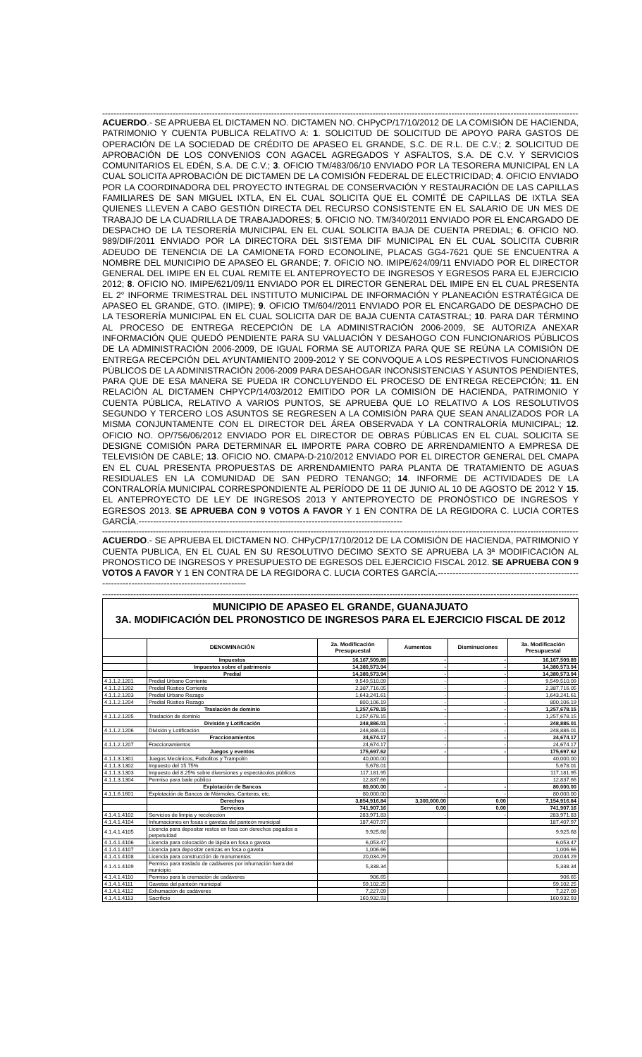------------------------------------------------------------------------------------------------------------------------------------------------------------------------------------------
ACUERDO.- SE APRUEBA EL DICTAMEN NO. DICTAMEN NO. CHPyCP/17/10/2012 DE LA COMISIÓN DE HACIENDA, PATRIMONIO Y CUENTA PUBLICA RELATIVO A: 1. SOLICITUD DE SOLICITUD DE APOYO PARA GASTOS DE OPERACIÓN DE LA SOCIEDAD DE CRÉDITO DE APASEO EL GRANDE, S.C. DE R.L. DE C.V.; 2. SOLICITUD DE APROBACIÓN DE LOS CONVENIOS CON AGACEL AGREGADOS Y ASFALTOS, S.A. DE C.V. Y SERVICIOS COMUNITARIOS EL EDÉN, S.A. DE C.V.; 3. OFICIO TM/483/06/10 ENVIADO POR LA TESORERA MUNICIPAL EN LA CUAL SOLICITA APROBACIÓN DE DICTAMEN DE LA COMISIÓN FEDERAL DE ELECTRICIDAD; 4. OFICIO ENVIADO POR LA COORDINADORA DEL PROYECTO INTEGRAL DE CONSERVACIÓN Y RESTAURACIÓN DE LAS CAPILLAS FAMILIARES DE SAN MIGUEL IXTLA, EN EL CUAL SOLICITA QUE EL COMITÉ DE CAPILLAS DE IXTLA SEA QUIENES LLEVEN A CABO GESTIÓN DIRECTA DEL RECURSO CONSISTENTE EN EL SALARIO DE UN MES DE TRABAJO DE LA CUADRILLA DE TRABAJADORES; 5. OFICIO NO. TM/340/2011 ENVIADO POR EL ENCARGADO DE DESPACHO DE LA TESORERÍA MUNICIPAL EN EL CUAL SOLICITA BAJA DE CUENTA PREDIAL; 6. OFICIO NO. 989/DIF/2011 ENVIADO POR LA DIRECTORA DEL SISTEMA DIF MUNICIPAL EN EL CUAL SOLICITA CUBRIR ADEUDO DE TENENCIA DE LA CAMIONETA FORD ECONOLINE, PLACAS GG4-7621 QUE SE ENCUENTRA A NOMBRE DEL MUNICIPIO DE APASEO EL GRANDE; 7. OFICIO NO. IMIPE/624/09/11 ENVIADO POR EL DIRECTOR GENERAL DEL IMIPE EN EL CUAL REMITE EL ANTEPROYECTO DE INGRESOS Y EGRESOS PARA EL EJERCICIO 2012; 8. OFICIO NO. IMIPE/621/09/11 ENVIADO POR EL DIRECTOR GENERAL DEL IMIPE EN EL CUAL PRESENTA EL 2° INFORME TRIMESTRAL DEL INSTITUTO MUNICIPAL DE INFORMACIÓN Y PLANEACIÓN ESTRATÉGICA DE APASEO EL GRANDE, GTO. (IMIPE); 9. OFICIO TM/604//2011 ENVIADO POR EL ENCARGADO DE DESPACHO DE LA TESORERÍA MUNICIPAL EN EL CUAL SOLICITA DAR DE BAJA CUENTA CATASTRAL; 10. PARA DAR TÉRMINO AL PROCESO DE ENTREGA RECEPCIÓN DE LA ADMINISTRACIÓN 2006-2009, SE AUTORIZA ANEXAR INFORMACIÓN QUE QUEDÓ PENDIENTE PARA SU VALUACIÓN Y DESAHOGO CON FUNCIONARIOS PÚBLICOS DE LA ADMINISTRACIÓN 2006-2009, DE IGUAL FORMA SE AUTORIZA PARA QUE SE REÚNA LA COMISIÓN DE ENTREGA RECEPCIÓN DEL AYUNTAMIENTO 2009-2012 Y SE CONVOQUE A LOS RESPECTIVOS FUNCIONARIOS PÚBLICOS DE LA ADMINISTRACIÓN 2006-2009 PARA DESAHOGAR INCONSISTENCIAS Y ASUNTOS PENDIENTES, PARA QUE DE ESA MANERA SE PUEDA IR CONCLUYENDO EL PROCESO DE ENTREGA RECEPCIÓN; 11. EN RELACIÓN AL DICTAMEN CHPYCP/14/03/2012 EMITIDO POR LA COMISIÓN DE HACIENDA, PATRIMONIO Y CUENTA PÚBLICA, RELATIVO A VARIOS PUNTOS, SE APRUEBA QUE LO RELATIVO A LOS RESOLUTIVOS SEGUNDO Y TERCERO LOS ASUNTOS SE REGRESEN A LA COMISIÓN PARA QUE SEAN ANALIZADOS POR LA MISMA CONJUNTAMENTE CON EL DIRECTOR DEL ÁREA OBSERVADA Y LA CONTRALORÍA MUNICIPAL; 12. OFICIO NO. OP/756/06/2012 ENVIADO POR EL DIRECTOR DE OBRAS PÚBLICAS EN EL CUAL SOLICITA SE DESIGNE COMISIÓN PARA DETERMINAR EL IMPORTE PARA COBRO DE ARRENDAMIENTO A EMPRESA DE TELEVISIÓN DE CABLE; 13. OFICIO NO. CMAPA-D-210/2012 ENVIADO POR EL DIRECTOR GENERAL DEL CMAPA EN EL CUAL PRESENTA PROPUESTAS DE ARRENDAMIENTO PARA PLANTA DE TRATAMIENTO DE AGUAS RESIDUALES EN LA COMUNIDAD DE SAN PEDRO TENANGO; 14. INFORME DE ACTIVIDADES DE LA CONTRALORÍA MUNICIPAL CORRESPONDIENTE AL PERÍODO DE 11 DE JUNIO AL 10 DE AGOSTO DE 2012 Y 15. EL ANTEPROYECTO DE LEY DE INGRESOS 2013 Y ANTEPROYECTO DE PRONÓSTICO DE INGRESOS Y EGRESOS 2013. SE APRUEBA CON 9 VOTOS A FAVOR Y 1 EN CONTRA DE LA REGIDORA C. LUCIA CORTES GARCÍA.------------------------------------------------------------------------------------------
------------------------------------------------------------------------------------------------------------------------------------------------------------------------------------------
ACUERDO.- SE APRUEBA EL DICTAMEN NO. CHPyCP/17/10/2012 DE LA COMISIÓN DE HACIENDA, PATRIMONIO Y CUENTA PUBLICA, EN EL CUAL EN SU RESOLUTIVO DECIMO SEXTO SE APRUEBA LA 3ª MODIFICACIÓN AL PRONOSTICO DE INGRESOS Y PRESUPUESTO DE EGRESOS DEL EJERCICIO FISCAL 2012. SE APRUEBA CON 9 VOTOS A FAVOR Y 1 EN CONTRA DE LA REGIDORA C. LUCIA CORTES GARCÍA.-------------------------------------------------------------------------------------------------
------------------------------------------------------------------------------------------------------------------------------------------------------------------------------------------
MUNICIPIO DE APASEO EL GRANDE, GUANAJUATO
3A. MODIFICACIÓN DEL PRONOSTICO DE INGRESOS PARA EL EJERCICIO FISCAL DE 2012
| | DENOMINACIÓN | 2a. Modificación Presupuestal | Aumentos | Disminuciones | 3a. Modificación Presupuestal |
| --- | --- | --- | --- | --- | --- |
| | Impuestos | 16,167,509.89 | - | - | 16,167,509.89 |
| | Impuestos sobre el patrimonio | 14,380,573.94 | - | - | 14,380,573.94 |
| | Predial | 14,380,573.94 | - | - | 14,380,573.94 |
| 4.1.1.2.1201 | Predial Urbano Corriente | 9,549,510.09 | - | - | 9,549,510.09 |
| 4.1.1.2.1202 | Predial Rústico Corriente | 2,387,716.05 | - | - | 2,387,716.05 |
| 4.1.1.2.1203 | Predial Urbano Rezago | 1,643,241.61 | - | - | 1,643,241.61 |
| 4.1.1.2.1204 | Predial Rústico Rezago | 800,106.19 | - | - | 800,106.19 |
| | Traslación de dominio | 1,257,678.15 | - | - | 1,257,678.15 |
| 4.1.1.2.1205 | Traslación de dominio | 1,257,678.15 | - | - | 1,257,678.15 |
| | División y Lotificación | 248,886.01 | - | - | 248,886.01 |
| 4.1.1.2.1206 | División y Lotificación | 248,886.01 | - | - | 248,886.01 |
| | Fraccionamientos | 24,674.17 | - | - | 24,674.17 |
| 4.1.1.2.1207 | Fraccionamientos | 24,674.17 | - | - | 24,674.17 |
| | Juegos y eventos | 175,697.62 | - | - | 175,697.62 |
| 4.1.1.3.1301 | Juegos Mecánicos, Futbolitos y Trampolín | 40,000.00 | | | 40,000.00 |
| 4.1.1.3.1302 | Impuesto del 15.75% | 5,678.01 | | | 5,678.01 |
| 4.1.1.3.1303 | Impuesto del 8.25% sobre diversiones y espectáculos públicos | 117,181.95 | | | 117,181.95 |
| 4.1.1.3.1304 | Permiso para baile público | 12,837.66 | | | 12,837.66 |
| | Explotación de Bancos | 80,000.00 | - | - | 80,000.00 |
| 4.1.1.6.1601 | Explotación de Bancos de Mármoles, Canteras, etc. | 80,000.00 | - | - | 80,000.00 |
| | Derechos | 3,854,916.84 | 3,300,000.00 | 0.00 | 7,154,916.84 |
| | Servicios | 741,907.16 | 0.00 | 0.00 | 741,907.16 |
| 4.1.4.1.4102 | Servicios de limpia y recolección | 283,971.83 | - | - | 283,971.83 |
| 4.1.4.1.4104 | Inhumaciones en fosas o gavetas del panteón municipal | 187,407.97 | | | 187,407.97 |
| 4.1.4.1.4105 | Licencia para depositar restos en fosa con derechos pagados a perpetuidad | 9,925.68 | | | 9,925.68 |
| 4.1.4.1.4106 | Licencia para colocación de lápida en fosa o gaveta | 6,053.47 | | | 6,053.47 |
| 4.1.4.1.4107 | Licencia para depositar cenizas en fosa o gaveta | 1,006.66 | | | 1,006.66 |
| 4.1.4.1.4108 | Licencia para construcción de monumentos | 20,034.29 | | | 20,034.29 |
| 4.1.4.1.4109 | Permiso para traslado de cadáveres por inhumación fuera del municipio | 5,338.34 | | | 5,338.34 |
| 4.1.4.1.4110 | Permiso para la cremación de cadáveres | 906.65 | | | 906.65 |
| 4.1.4.1.4111 | Gavetas del panteón municipal | 59,102.25 | | | 59,102.25 |
| 4.1.4.1.4112 | Exhumación de cadáveres | 7,227.09 | | | 7,227.09 |
| 4.1.4.1.4113 | Sacrificio | 160,932.93 | | | 160,932.93 |